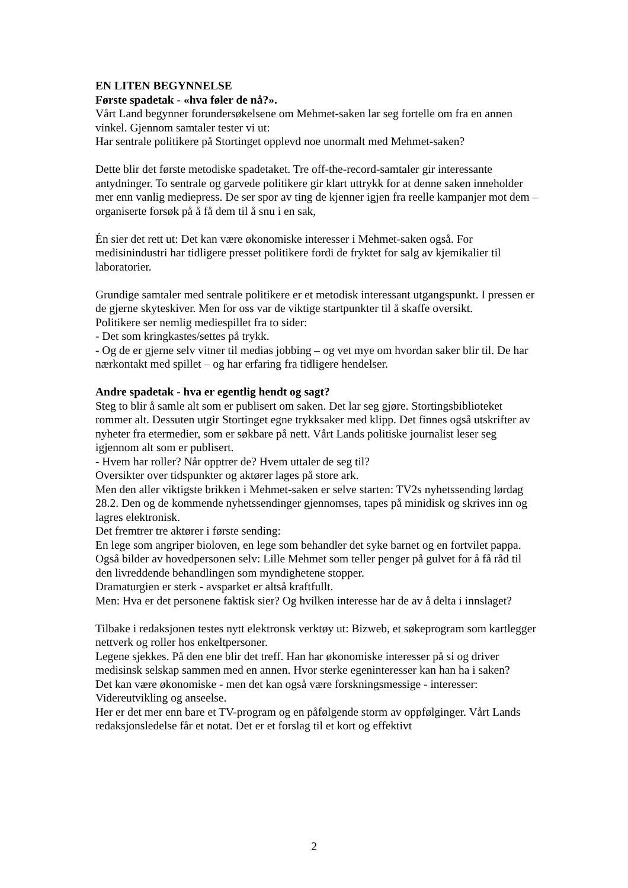EN LITEN BEGYNNELSE
Første spadetak - «hva føler de nå?».
Vårt Land begynner forundersøkelsene om Mehmet-saken lar seg fortelle om fra en annen vinkel. Gjennom samtaler tester vi ut:
Har sentrale politikere på Stortinget opplevd noe unormalt med Mehmet-saken?
Dette blir det første metodiske spadetaket. Tre off-the-record-samtaler gir interessante antydninger. To sentrale og garvede politikere gir klart uttrykk for at denne saken inneholder mer enn vanlig mediepress. De ser spor av ting de kjenner igjen fra reelle kampanjer mot dem – organiserte forsøk på å få dem til å snu i en sak,
Én sier det rett ut: Det kan være økonomiske interesser i Mehmet-saken også. For medisinindustri har tidligere presset politikere fordi de fryktet for salg av kjemikalier til laboratorier.
Grundige samtaler med sentrale politikere er et metodisk interessant utgangspunkt. I pressen er de gjerne skyteskiver. Men for oss var de viktige startpunkter til å skaffe oversikt.
Politikere ser nemlig mediespillet fra to sider:
- Det som kringkastes/settes på trykk.
- Og de er gjerne selv vitner til medias jobbing – og vet mye om hvordan saker blir til. De har nærkontakt med spillet – og har erfaring fra tidligere hendelser.
Andre spadetak - hva er egentlig hendt og sagt?
Steg to blir å samle alt som er publisert om saken. Det lar seg gjøre. Stortingsbiblioteket rommer alt. Dessuten utgir Stortinget egne trykksaker med klipp. Det finnes også utskrifter av nyheter fra etermedier, som er søkbare på nett. Vårt Lands politiske journalist leser seg igjennom alt som er publisert.
- Hvem har roller? Når opptrer de? Hvem uttaler de seg til?
Oversikter over tidspunkter og aktører lages på store ark.
Men den aller viktigste brikken i Mehmet-saken er selve starten: TV2s nyhetssending lørdag 28.2. Den og de kommende nyhetssendinger gjennomses, tapes på minidisk og skrives inn og lagres elektronisk.
Det fremtrer tre aktører i første sending:
En lege som angriper bioloven, en lege som behandler det syke barnet og en fortvilet pappa. Også bilder av hovedpersonen selv: Lille Mehmet som teller penger på gulvet for å få råd til den livreddende behandlingen som myndighetene stopper.
Dramaturgien er sterk - avsparket er altså kraftfullt.
Men: Hva er det personene faktisk sier? Og hvilken interesse har de av å delta i innslaget?
Tilbake i redaksjonen testes nytt elektronsk verktøy ut: Bizweb, et søkeprogram som kartlegger nettverk og roller hos enkeltpersoner.
Legene sjekkes. På den ene blir det treff. Han har økonomiske interesser på si og driver medisinsk selskap sammen med en annen. Hvor sterke egeninteresser kan han ha i saken?
Det kan være økonomiske - men det kan også være forskningsmessige - interesser: Videreutvikling og anseelse.
Her er det mer enn bare et TV-program og en påfølgende storm av oppfølginger. Vårt Lands redaksjonsledelse får et notat. Det er et forslag til et kort og effektivt
2